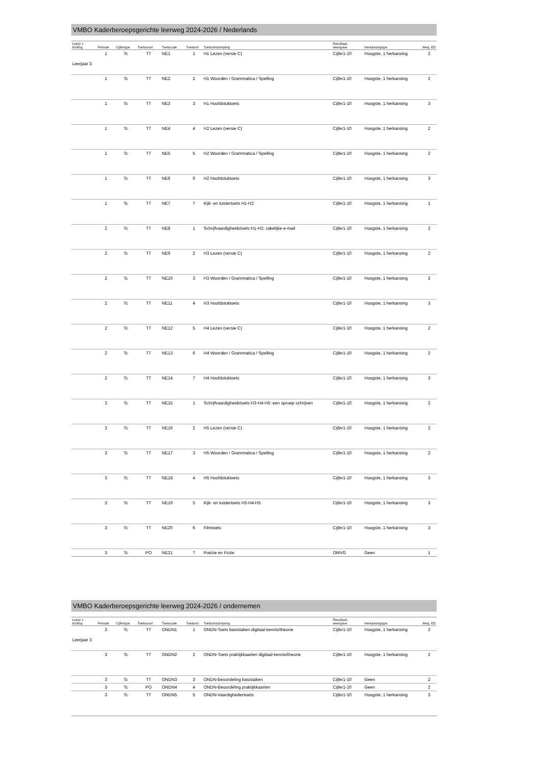VMBO Kaderberoepsgerichte leerweg 2024-2026 / Nederlands
| Leerjr v lichting | Periode | Cijfertype | Toetssoort | Toetscode | Toetsvol | Toetsomschrijving | Resultaat- weergave | Herkansingtype | Weg. ED |
| --- | --- | --- | --- | --- | --- | --- | --- | --- | --- |
| Leerjaar 3 | 1 | Tc | TT | NE1 | 1 | H1 Lezen (versie C) | Cijfer1-10 | Hoogste, 1 herkansing | 2 |
| | 1 | Tc | TT | NE2 | 2 | H1 Woorden / Grammatica / Spelling | Cijfer1-10 | Hoogste, 1 herkansing | 2 |
| | 1 | Tc | TT | NE3 | 3 | H1 Hoofdstuktoets | Cijfer1-10 | Hoogste, 1 herkansing | 3 |
| | 1 | Tc | TT | NE4 | 4 | H2 Lezen (versie C) | Cijfer1-10 | Hoogste, 1 herkansing | 2 |
| | 1 | Tc | TT | NE5 | 5 | H2 Woorden / Grammatica / Spelling | Cijfer1-10 | Hoogste, 1 herkansing | 2 |
| | 1 | Tc | TT | NE6 | 6 | H2 Hoofdstuktoets | Cijfer1-10 | Hoogste, 1 herkansing | 3 |
| | 1 | Tc | TT | NE7 | 7 | Kijk- en luistertoets H1-H2 | Cijfer1-10 | Hoogste, 1 herkansing | 1 |
| | 2 | Tc | TT | NE8 | 1 | Schrijfvaardigheidstoets H1-H2: zakelijke e-mail | Cijfer1-10 | Hoogste, 1 herkansing | 2 |
| | 2 | Tc | TT | NE9 | 2 | H3 Lezen (versie C) | Cijfer1-10 | Hoogste, 1 herkansing | 2 |
| | 2 | Tc | TT | NE10 | 3 | H3 Woorden / Grammatica / Spelling | Cijfer1-10 | Hoogste, 1 herkansing | 2 |
| | 2 | Tc | TT | NE11 | 4 | H3 Hoofdstuktoets | Cijfer1-10 | Hoogste, 1 herkansing | 3 |
| | 2 | Tc | TT | NE12 | 5 | H4 Lezen (versie C) | Cijfer1-10 | Hoogste, 1 herkansing | 2 |
| | 2 | Tc | TT | NE13 | 6 | H4 Woorden / Grammatica / Spelling | Cijfer1-10 | Hoogste, 1 herkansing | 2 |
| | 2 | Tc | TT | NE14 | 7 | H4 Hoofdstuktoets | Cijfer1-10 | Hoogste, 1 herkansing | 3 |
| | 3 | Tc | TT | NE15 | 1 | Schrijfvaardigheidstoets H3-H4-H5: een oproep schrijven | Cijfer1-10 | Hoogste, 1 herkansing | 2 |
| | 3 | Tc | TT | NE16 | 2 | H5 Lezen (versie C) | Cijfer1-10 | Hoogste, 1 herkansing | 2 |
| | 3 | Tc | TT | NE17 | 3 | H5 Woorden / Grammatica / Spelling | Cijfer1-10 | Hoogste, 1 herkansing | 2 |
| | 3 | Tc | TT | NE18 | 4 | H5 Hoofdstuktoets | Cijfer1-10 | Hoogste, 1 herkansing | 3 |
| | 3 | Tc | TT | NE19 | 5 | Kijk- en luistertoets H3-H4-H5 | Cijfer1-10 | Hoogste, 1 herkansing | 3 |
| | 3 | Tc | TT | NE20 | 6 | Filmtoets | Cijfer1-10 | Hoogste, 1 herkansing | 3 |
| | 3 | Tc | PO | NE21 | 7 | Poëzie en Fictie | OMVG | Geen | 1 |
VMBO Kaderberoepsgerichte leerweg 2024-2026 / ondernemen
| Leerjr v lichting | Periode | Cijfertype | Toetssoort | Toetscode | Toetsvol | Toetsomschrijving | Resultaat- weergave | Herkansingtype | Weg. ED |
| --- | --- | --- | --- | --- | --- | --- | --- | --- | --- |
| Leerjaar 3 | 3 | Tc | TT | ONDN1 | 1 | ONDN-Toets basistaken digitaal-kennis/theorie | Cijfer1-10 | Hoogste, 1 herkansing | 2 |
| | 3 | Tc | TT | ONDN2 | 2 | ONDN-Toets praktijkkaarten digitaal-kennis/theorie | Cijfer1-10 | Hoogste, 1 herkansing | 2 |
| | 3 | Tc | TT | ONDN3 | 3 | ONDN-Beoordeling basistaken | Cijfer1-10 | Geen | 2 |
| | 3 | Tc | PO | ONDN4 | 4 | ONDN-Beoordeling praktijkkaarten | Cijfer1-10 | Geen | 2 |
| | 3 | Tc | TT | ONDN5 | 5 | ONDN-Vaardighedentoets | Cijfer1-10 | Hoogste, 1 herkansing | 3 |